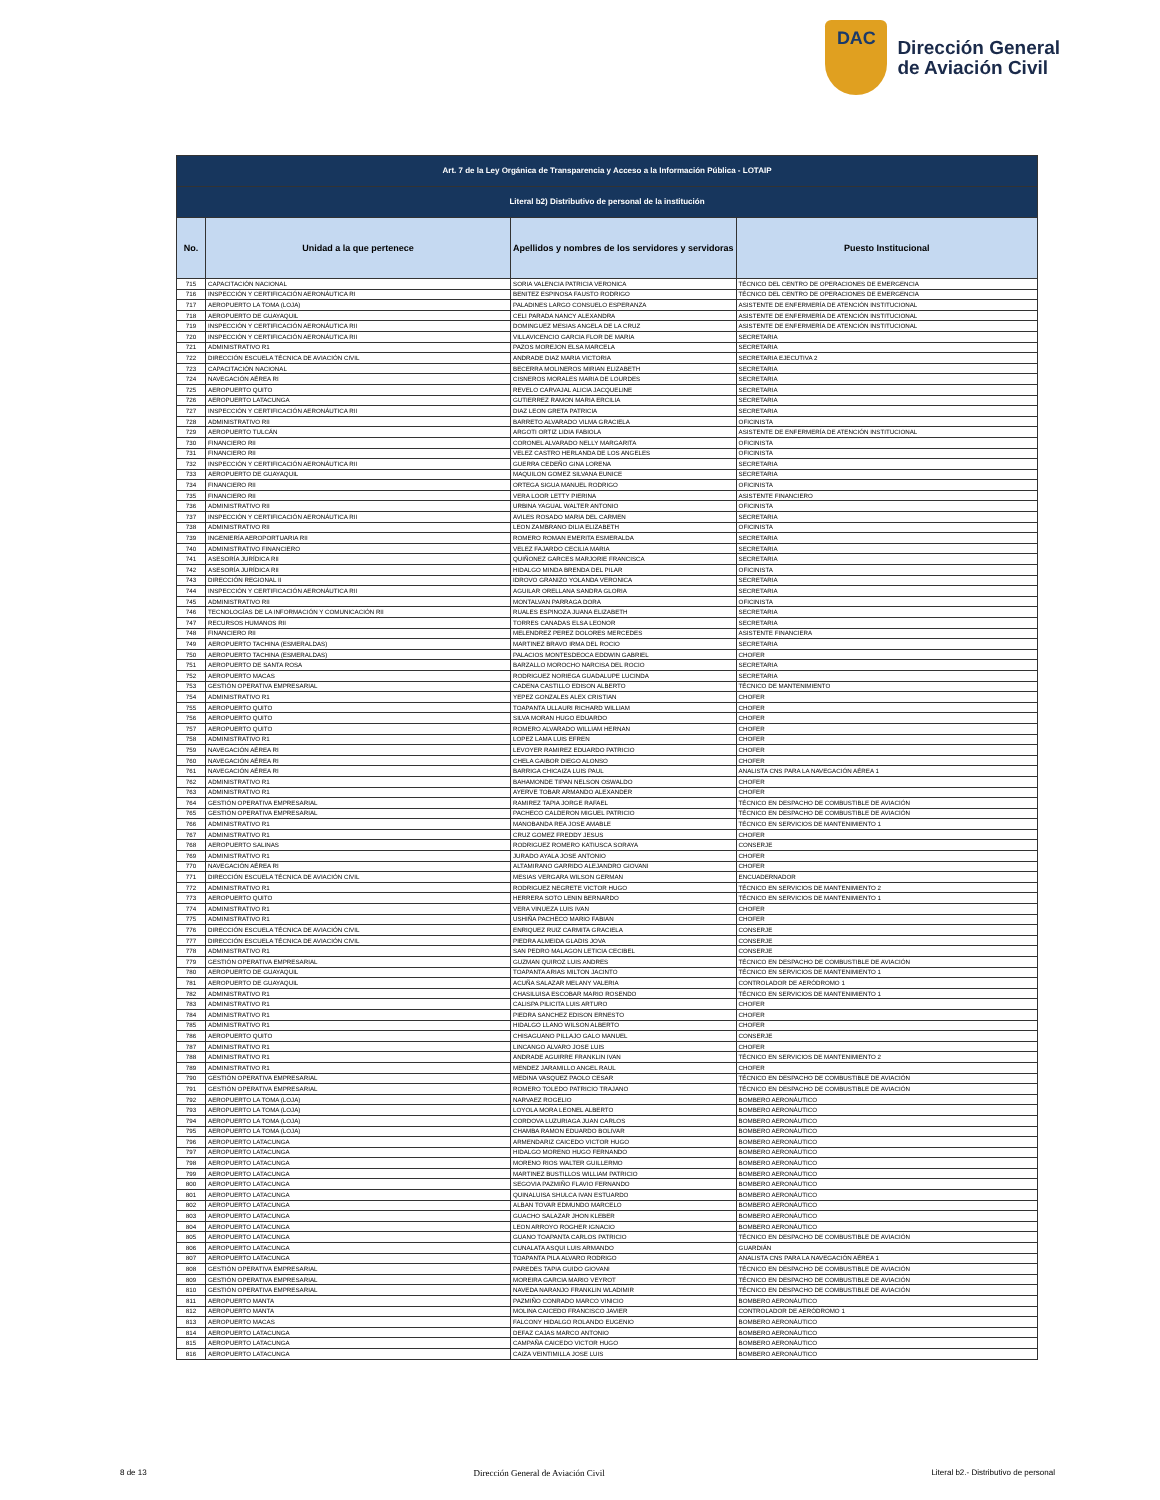DAC
Dirección General
de Aviación Civil
| Art. 7 de la Ley Orgánica de Transparencia y Acceso a la Información Pública - LOTAIP | | | |
| --- | --- | --- | --- |
| Literal b2) Distributivo de personal de la institución | | | |
| No. | Unidad a la que pertenece | Apellidos y nombres de los servidores y servidoras | Puesto Institucional |
| 715 | CAPACITACIÓN NACIONAL | SORIA VALENCIA PATRICIA VERONICA | TÉCNICO DEL CENTRO DE OPERACIONES DE EMERGENCIA |
| 716 | INSPECCIÓN Y CERTIFICACIÓN AERONÁUTICA RI | BENITEZ ESPINOSA FAUSTO RODRIGO | TÉCNICO DEL CENTRO DE OPERACIONES DE EMERGENCIA |
| 717 | AEROPUERTO LA TOMA (LOJA) | PALADINES LARGO CONSUELO ESPERANZA | ASISTENTE DE ENFERMERÍA DE ATENCIÓN INSTITUCIONAL |
| 718 | AEROPUERTO DE GUAYAQUIL | CELI PARADA NANCY ALEXANDRA | ASISTENTE DE ENFERMERÍA DE ATENCIÓN INSTITUCIONAL |
| 719 | INSPECCIÓN Y CERTIFICACIÓN AERONÁUTICA RII | DOMINGUEZ MESIAS ANGELA DE LA CRUZ | ASISTENTE DE ENFERMERÍA DE ATENCIÓN INSTITUCIONAL |
| 720 | INSPECCIÓN Y CERTIFICACIÓN AERONÁUTICA RII | VILLAVICENCIO GARCIA FLOR DE MARIA | SECRETARIA |
| 721 | ADMINISTRATIVO R1 | PAZOS MOREJON ELSA MARCELA | SECRETARIA |
| 722 | DIRECCIÓN ESCUELA TÉCNICA DE AVIACIÓN CIVIL | ANDRADE DIAZ MARIA VICTORIA | SECRETARIA EJECUTIVA 2 |
| 723 | CAPACITACIÓN NACIONAL | BECERRA MOLINEROS MIRIAN ELIZABETH | SECRETARIA |
| 724 | NAVEGACIÓN AÉREA RI | CISNEROS MORALES MARIA DE LOURDES | SECRETARIA |
| 725 | AEROPUERTO QUITO | REVELO CARVAJAL ALICIA JACQUELINE | SECRETARIA |
| 726 | AEROPUERTO LATACUNGA | GUTIERREZ RAMON MARIA ERCILIA | SECRETARIA |
| 727 | INSPECCIÓN Y CERTIFICACIÓN AERONÁUTICA RII | DIAZ LEON GRETA PATRICIA | SECRETARIA |
| 728 | ADMINISTRATIVO RII | BARRETO ALVARADO VILMA GRACIELA | OFICINISTA |
| 729 | AEROPUERTO TULCÁN | ARGOTI ORTIZ LIDIA FABIOLA | ASISTENTE DE ENFERMERÍA DE ATENCIÓN INSTITUCIONAL |
| 730 | FINANCIERO RII | CORONEL ALVARADO NELLY MARGARITA | OFICINISTA |
| 731 | FINANCIERO RII | VELEZ CASTRO HERLANDA DE LOS ANGELES | OFICINISTA |
| 732 | INSPECCIÓN Y CERTIFICACIÓN AERONÁUTICA RII | GUERRA CEDEÑO GINA LORENA | SECRETARIA |
| 733 | AEROPUERTO DE GUAYAQUIL | MAQUILON GOMEZ SILVANA EUNICE | SECRETARIA |
| 734 | FINANCIERO RII | ORTEGA SIGUA MANUEL RODRIGO | OFICINISTA |
| 735 | FINANCIERO RII | VERA LOOR LETTY PIERINA | ASISTENTE FINANCIERO |
| 736 | ADMINISTRATIVO RII | URBINA YAGUAL WALTER ANTONIO | OFICINISTA |
| 737 | INSPECCIÓN Y CERTIFICACIÓN AERONÁUTICA RII | AVILES ROSADO MARIA DEL CARMEN | SECRETARIA |
| 738 | ADMINISTRATIVO RII | LEON ZAMBRANO DILIA ELIZABETH | OFICINISTA |
| 739 | INGENIERÍA AEROPORTUARIA RII | ROMERO ROMAN EMERITA ESMERALDA | SECRETARIA |
| 740 | ADMINISTRATIVO FINANCIERO | VELEZ FAJARDO CECILIA MARIA | SECRETARIA |
| 741 | ASESORÍA JURÍDICA RII | QUIÑONEZ GARCES MARJORIE FRANCISCA | SECRETARIA |
| 742 | ASESORÍA JURÍDICA RII | HIDALGO MINDA BRENDA DEL PILAR | OFICINISTA |
| 743 | DIRECCIÓN REGIONAL II | IDROVO GRANIZO YOLANDA VERONICA | SECRETARIA |
| 744 | INSPECCIÓN Y CERTIFICACIÓN AERONÁUTICA RII | AGUILAR ORELLANA SANDRA GLORIA | SECRETARIA |
| 745 | ADMINISTRATIVO RII | MONTALVAN PARRAGA DORA | OFICINISTA |
| 746 | TECNOLOGÍAS DE LA INFORMACIÓN Y COMUNICACIÓN RII | RUALES ESPINOZA JUANA ELIZABETH | SECRETARIA |
| 747 | RECURSOS HUMANOS RII | TORRES CANADAS ELSA LEONOR | SECRETARIA |
| 748 | FINANCIERO RII | MELENDREZ PEREZ DOLORES MERCEDES | ASISTENTE FINANCIERA |
| 749 | AEROPUERTO TACHINA (ESMERALDAS) | MARTINEZ BRAVO IRMA DEL ROCIO | SECRETARIA |
| 750 | AEROPUERTO TACHINA (ESMERALDAS) | PALACIOS MONTESDEOCA EDDWIN GABRIEL | CHOFER |
| 751 | AEROPUERTO DE SANTA ROSA | BARZALLO MOROCHO NARCISA DEL ROCIO | SECRETARIA |
| 752 | AEROPUERTO MACAS | RODRIGUEZ NORIEGA GUADALUPE LUCINDA | SECRETARIA |
| 753 | GESTIÓN OPERATIVA EMPRESARIAL | CADENA CASTILLO EDISON ALBERTO | TÉCNICO DE MANTENIMIENTO |
| 754 | ADMINISTRATIVO R1 | YEPEZ GONZALES ALEX CRISTIAN | CHOFER |
| 755 | AEROPUERTO QUITO | TOAPANTA ULLAURI RICHARD WILLIAM | CHOFER |
| 756 | AEROPUERTO QUITO | SILVA MORAN HUGO EDUARDO | CHOFER |
| 757 | AEROPUERTO QUITO | ROMERO ALVARADO WILLIAM HERNAN | CHOFER |
| 758 | ADMINISTRATIVO R1 | LOPEZ LAMA LUIS EFREN | CHOFER |
| 759 | NAVEGACIÓN AÉREA RI | LEVOYER RAMIREZ EDUARDO PATRICIO | CHOFER |
| 760 | NAVEGACIÓN AÉREA RI | CHELA GAIBOR DIEGO ALONSO | CHOFER |
| 761 | NAVEGACIÓN AÉREA RI | BARRIGA CHICAIZA LUIS PAUL | ANALISTA CNS PARA LA NAVEGACIÓN AÉREA 1 |
| 762 | ADMINISTRATIVO R1 | BAHAMONDE TIPAN NELSON OSWALDO | CHOFER |
| 763 | ADMINISTRATIVO R1 | AYERVE TOBAR ARMANDO ALEXANDER | CHOFER |
| 764 | GESTIÓN OPERATIVA EMPRESARIAL | RAMIREZ TAPIA JORGE RAFAEL | TÉCNICO EN DESPACHO DE COMBUSTIBLE DE AVIACIÓN |
| 765 | GESTIÓN OPERATIVA EMPRESARIAL | PACHECO CALDERON MIGUEL PATRICIO | TÉCNICO EN DESPACHO DE COMBUSTIBLE DE AVIACIÓN |
| 766 | ADMINISTRATIVO R1 | MANOBANDA REA JOSE AMABLE | TÉCNICO EN SERVICIOS DE MANTENIMIENTO 1 |
| 767 | ADMINISTRATIVO R1 | CRUZ GOMEZ FREDDY JESUS | CHOFER |
| 768 | AEROPUERTO SALINAS | RODRIGUEZ ROMERO KATIUSCA SORAYA | CONSERJE |
| 769 | ADMINISTRATIVO R1 | JURADO AYALA JOSE ANTONIO | CHOFER |
| 770 | NAVEGACIÓN AÉREA RI | ALTAMIRANO GARRIDO ALEJANDRO GIOVANI | CHOFER |
| 771 | DIRECCIÓN ESCUELA TÉCNICA DE AVIACIÓN CIVIL | MESIAS VERGARA WILSON GERMAN | ENCUADERNADOR |
| 772 | ADMINISTRATIVO R1 | RODRIGUEZ NEGRETE VICTOR HUGO | TÉCNICO EN SERVICIOS DE MANTENIMIENTO 2 |
| 773 | AEROPUERTO QUITO | HERRERA SOTO LENIN BERNARDO | TÉCNICO EN SERVICIOS DE MANTENIMIENTO 1 |
| 774 | ADMINISTRATIVO R1 | VERA VINUEZA LUIS IVAN | CHOFER |
| 775 | ADMINISTRATIVO R1 | USHIÑA PACHECO MARIO FABIAN | CHOFER |
| 776 | DIRECCIÓN ESCUELA TÉCNICA DE AVIACIÓN CIVIL | ENRIQUEZ RUIZ CARMITA GRACIELA | CONSERJE |
| 777 | DIRECCIÓN ESCUELA TÉCNICA DE AVIACIÓN CIVIL | PIEDRA ALMEIDA GLADIS JOVA | CONSERJE |
| 778 | ADMINISTRATIVO R1 | SAN PEDRO MALAGON LETICIA CECIBEL | CONSERJE |
| 779 | GESTIÓN OPERATIVA EMPRESARIAL | GUZMAN QUIROZ LUIS ANDRES | TÉCNICO EN DESPACHO DE COMBUSTIBLE DE AVIACIÓN |
| 780 | AEROPUERTO DE GUAYAQUIL | TOAPANTA ARIAS MILTON JACINTO | TÉCNICO EN SERVICIOS DE MANTENIMIENTO 1 |
| 781 | AEROPUERTO DE GUAYAQUIL | ACUÑA SALAZAR MELANY VALERIA | CONTROLADOR DE AERÓDROMO 1 |
| 782 | ADMINISTRATIVO R1 | CHASILUISA ESCOBAR MARIO ROSENDO | TÉCNICO EN SERVICIOS DE MANTENIMIENTO 1 |
| 783 | ADMINISTRATIVO R1 | CALISPA PILICITA LUIS ARTURO | CHOFER |
| 784 | ADMINISTRATIVO R1 | PIEDRA SANCHEZ EDISON ERNESTO | CHOFER |
| 785 | ADMINISTRATIVO R1 | HIDALGO LLANO WILSON ALBERTO | CHOFER |
| 786 | AEROPUERTO QUITO | CHISAGUANO PILLAJO GALO MANUEL | CONSERJE |
| 787 | ADMINISTRATIVO R1 | LINCANGO ALVARO JOSE LUIS | CHOFER |
| 788 | ADMINISTRATIVO R1 | ANDRADE AGUIRRE FRANKLIN IVAN | TÉCNICO EN SERVICIOS DE MANTENIMIENTO 2 |
| 789 | ADMINISTRATIVO R1 | MENDEZ JARAMILLO ANGEL RAUL | CHOFER |
| 790 | GESTIÓN OPERATIVA EMPRESARIAL | MEDINA VASQUEZ PAOLO CESAR | TÉCNICO EN DESPACHO DE COMBUSTIBLE DE AVIACIÓN |
| 791 | GESTIÓN OPERATIVA EMPRESARIAL | ROMERO TOLEDO PATRICIO TRAJANO | TÉCNICO EN DESPACHO DE COMBUSTIBLE DE AVIACIÓN |
| 792 | AEROPUERTO LA TOMA (LOJA) | NARVAEZ ROGELIO | BOMBERO AERONÁUTICO |
| 793 | AEROPUERTO LA TOMA (LOJA) | LOYOLA MORA LEONEL ALBERTO | BOMBERO AERONÁUTICO |
| 794 | AEROPUERTO LA TOMA (LOJA) | CORDOVA LUZURIAGA JUAN CARLOS | BOMBERO AERONÁUTICO |
| 795 | AEROPUERTO LA TOMA (LOJA) | CHAMBA RAMON EDUARDO BOLIVAR | BOMBERO AERONÁUTICO |
| 796 | AEROPUERTO LATACUNGA | ARMENDARIZ CAICEDO VICTOR HUGO | BOMBERO AERONÁUTICO |
| 797 | AEROPUERTO LATACUNGA | HIDALGO MORENO HUGO FERNANDO | BOMBERO AERONÁUTICO |
| 798 | AEROPUERTO LATACUNGA | MORENO RIOS WALTER GUILLERMO | BOMBERO AERONÁUTICO |
| 799 | AEROPUERTO LATACUNGA | MARTINEZ BUSTILLOS WILLIAM PATRICIO | BOMBERO AERONÁUTICO |
| 800 | AEROPUERTO LATACUNGA | SEGOVIA PAZMIÑO FLAVIO FERNANDO | BOMBERO AERONÁUTICO |
| 801 | AEROPUERTO LATACUNGA | QUINALUISA SHULCA IVAN ESTUARDO | BOMBERO AERONÁUTICO |
| 802 | AEROPUERTO LATACUNGA | ALBAN TOVAR EDMUNDO MARCELO | BOMBERO AERONÁUTICO |
| 803 | AEROPUERTO LATACUNGA | GUACHO SALAZAR JHON KLEBER | BOMBERO AERONÁUTICO |
| 804 | AEROPUERTO LATACUNGA | LEON ARROYO ROGHER IGNACIO | BOMBERO AERONÁUTICO |
| 805 | AEROPUERTO LATACUNGA | GUANO TOAPANTA CARLOS PATRICIO | TÉCNICO EN DESPACHO DE COMBUSTIBLE DE AVIACIÓN |
| 806 | AEROPUERTO LATACUNGA | CUNALATA ASQUI LUIS ARMANDO | GUARDIÁN |
| 807 | AEROPUERTO LATACUNGA | TOAPANTA PILA ALVARO RODRIGO | ANALISTA CNS PARA LA NAVEGACIÓN AÉREA 1 |
| 808 | GESTIÓN OPERATIVA EMPRESARIAL | PAREDES TAPIA GUIDO GIOVANI | TÉCNICO EN DESPACHO DE COMBUSTIBLE DE AVIACIÓN |
| 809 | GESTIÓN OPERATIVA EMPRESARIAL | MOREIRA GARCIA MARIO VEYROT | TÉCNICO EN DESPACHO DE COMBUSTIBLE DE AVIACIÓN |
| 810 | GESTIÓN OPERATIVA EMPRESARIAL | NAVEDA NARANJO FRANKLIN WLADIMIR | TÉCNICO EN DESPACHO DE COMBUSTIBLE DE AVIACIÓN |
| 811 | AEROPUERTO MANTA | PAZMIÑO CONRADO MARCO VINICIO | BOMBERO AERONÁUTICO |
| 812 | AEROPUERTO MANTA | MOLINA CAICEDO FRANCISCO JAVIER | CONTROLADOR DE AERÓDROMO 1 |
| 813 | AEROPUERTO MACAS | FALCONY HIDALGO ROLANDO EUGENIO | BOMBERO AERONÁUTICO |
| 814 | AEROPUERTO LATACUNGA | DEFAZ CAJAS MARCO ANTONIO | BOMBERO AERONÁUTICO |
| 815 | AEROPUERTO LATACUNGA | CAMPAÑA CAICEDO VICTOR HUGO | BOMBERO AERONÁUTICO |
| 816 | AEROPUERTO LATACUNGA | CAIZA VEINTIMILLA JOSE LUIS | BOMBERO AERONÁUTICO |
8 de 13 Dirección General de Aviación Civil Literal b2.- Distributivo de personal